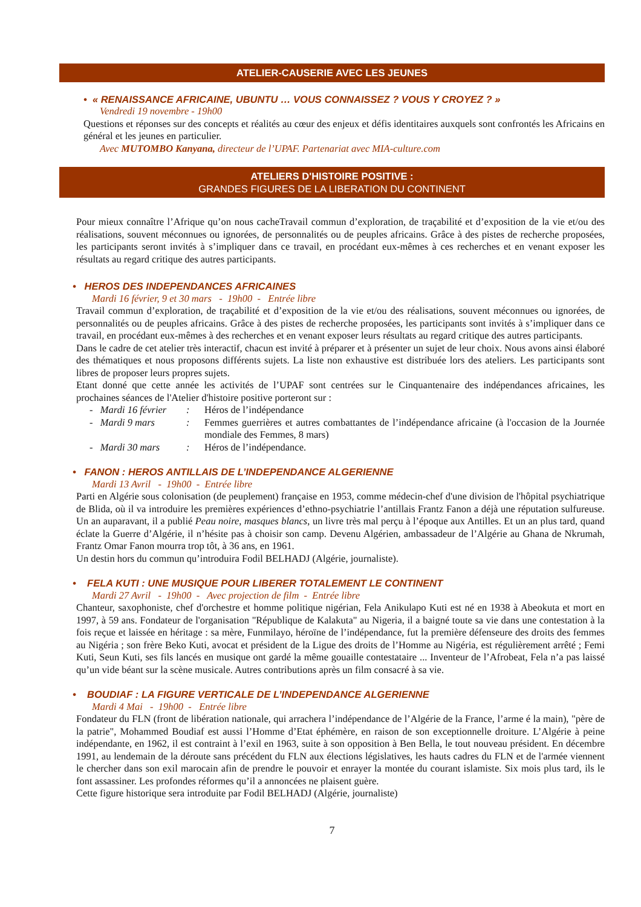ATELIER-CAUSERIE AVEC LES JEUNES
• « RENAISSANCE AFRICAINE, UBUNTU … VOUS CONNAISSEZ ? VOUS Y CROYEZ ? »
Vendredi 19 novembre - 19h00
Questions et réponses sur des concepts et réalités au cœur des enjeux et défis identitaires auxquels sont confrontés les Africains en général et les jeunes en particulier.
Avec MUTOMBO Kanyana, directeur de l’UPAF. Partenariat avec MIA-culture.com
ATELIERS D'HISTOIRE POSITIVE :
GRANDES FIGURES DE LA LIBERATION DU CONTINENT
Pour mieux connaître l’Afrique qu’on nous cacheTravail commun d’exploration, de traçabilité et d’exposition de la vie et/ou des réalisations, souvent méconnues ou ignorées, de personnalités ou de peuples africains. Grâce à des pistes de recherche proposées, les participants seront invités à s’impliquer dans ce travail, en procédant eux-mêmes à ces recherches et en venant exposer les résultats au regard critique des autres participants.
• HEROS DES INDEPENDANCES AFRICAINES
Mardi 16 février, 9 et 30 mars - 19h00 - Entrée libre
Travail commun d’exploration, de traçabilité et d’exposition de la vie et/ou des réalisations, souvent méconnues ou ignorées, de personnalités ou de peuples africains. Grâce à des pistes de recherche proposées, les participants sont invités à s’impliquer dans ce travail, en procédant eux-mêmes à des recherches et en venant exposer leurs résultats au regard critique des autres participants.
Dans le cadre de cet atelier très interactif, chacun est invité à préparer et à présenter un sujet de leur choix. Nous avons ainsi élaboré des thématiques et nous proposons différents sujets. La liste non exhaustive est distribuée lors des ateliers. Les participants sont libres de proposer leurs propres sujets.
Etant donné que cette année les activités de l’UPAF sont centrées sur le Cinquantenaire des indépendances africaines, les prochaines séances de l'Atelier d'histoire positive porteront sur :
- Mardi 16 février: Héros de l’indépendance
- Mardi 9 mars: Femmes guerrières et autres combattantes de l’indépendance africaine (à l'occasion de la Journée mondiale des Femmes, 8 mars)
- Mardi 30 mars: Héros de l’indépendance.
• FANON : HEROS ANTILLAIS DE L’INDEPENDANCE ALGERIENNE
Mardi 13 Avril - 19h00 - Entrée libre
Parti en Algérie sous colonisation (de peuplement) française en 1953, comme médecin-chef d'une division de l'hôpital psychiatrique de Blida, où il va introduire les premières expériences d’ethno-psychiatrie l’antillais Frantz Fanon a déjà une réputation sulfureuse. Un an auparavant, il a publié Peau noire, masques blancs, un livre très mal perçu à l’époque aux Antilles. Et un an plus tard, quand éclate la Guerre d’Algérie, il n’hésite pas à choisir son camp. Devenu Algérien, ambassadeur de l’Algérie au Ghana de Nkrumah, Frantz Omar Fanon mourra trop tôt, à 36 ans, en 1961.
Un destin hors du commun qu’introduira Fodil BELHADJ (Algérie, journaliste).
• FELA KUTI : UNE MUSIQUE POUR LIBERER TOTALEMENT LE CONTINENT
Mardi 27 Avril - 19h00 - Avec projection de film - Entrée libre
Chanteur, saxophoniste, chef d'orchestre et homme politique nigérian, Fela Anikulapo Kuti est né en 1938 à Abeokuta et mort en 1997, à 59 ans. Fondateur de l'organisation "République de Kalakuta" au Nigeria, il a baigné toute sa vie dans une contestation à la fois reçue et laissée en héritage : sa mère, Funmilayo, héroïne de l’indépendance, fut la première défenseure des droits des femmes au Nigéria ; son frère Beko Kuti, avocat et président de la Ligue des droits de l’Homme au Nigéria, est régulièrement arrêté ; Femi Kuti, Seun Kuti, ses fils lancés en musique ont gardé la même gouaille contestataire ... Inventeur de l’Afrobeat, Fela n’a pas laissé qu’un vide béant sur la scène musicale. Autres contributions après un film consacré à sa vie.
• BOUDIAF : LA FIGURE VERTICALE DE L’INDEPENDANCE ALGERIENNE
Mardi 4 Mai - 19h00 - Entrée libre
Fondateur du FLN (front de libération nationale, qui arrachera l’indépendance de l’Algérie de la France, l’arme é la main), "père de la patrie", Mohammed Boudiaf est aussi l’Homme d’Etat éphémère, en raison de son exceptionnelle droiture. L’Algérie à peine indépendante, en 1962, il est contraint à l’exil en 1963, suite à son opposition à Ben Bella, le tout nouveau président. En décembre 1991, au lendemain de la déroute sans précédent du FLN aux élections législatives, les hauts cadres du FLN et de l'armée viennent le chercher dans son exil marocain afin de prendre le pouvoir et enrayer la montée du courant islamiste. Six mois plus tard, ils le font assassiner. Les profondes réformes qu’il a annoncées ne plaisent guère.
Cette figure historique sera introduite par Fodil BELHADJ (Algérie, journaliste)
7